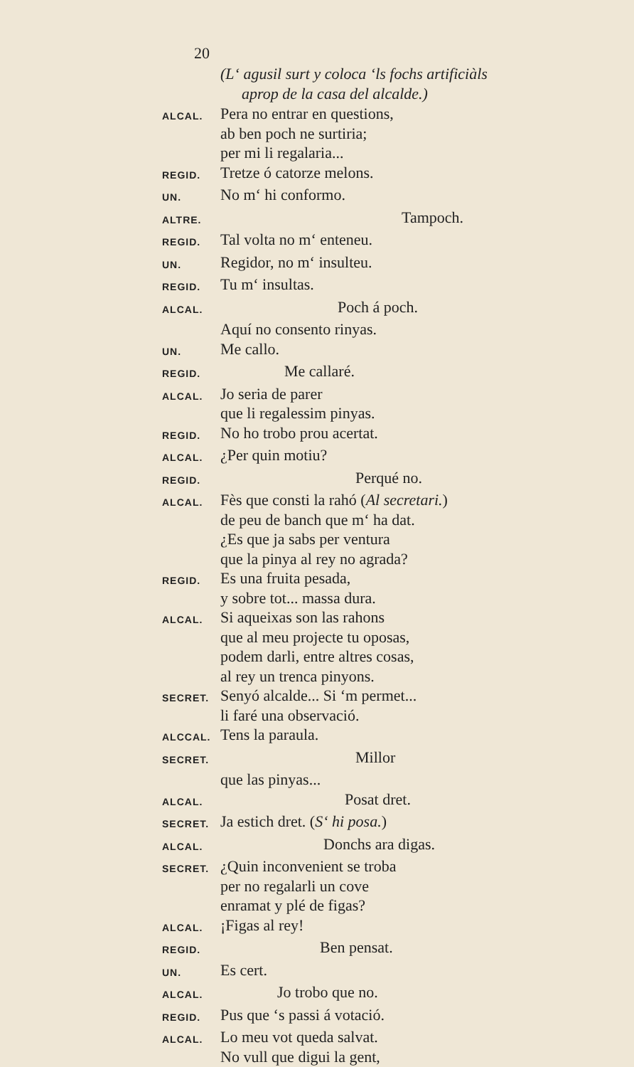20
(L‘ agusil surt y coloca ‘ls fochs artificiàls
aprop de la casa del alcalde.)
ALCAL. Pera no entrar en questions,
ab ben poch ne surtiria;
per mi li regalaria...
REGID. Tretze ó catorze melons.
UN. No m‘ hi conformo.
ALTRE. Tampoch.
REGID. Tal volta no m‘ enteneu.
UN. Regidor, no m‘ insulteu.
REGID. Tu m‘ insultas.
ALCAL. Poch á poch.
Aquí no consento rinyas.
UN. Me callo.
REGID. Me callaré.
ALCAL. Jo seria de parer
que li regalessim pinyas.
REGID. No ho trobo prou acertat.
ALCAL. ¿Per quin motiu?
REGID. Perqué no.
ALCAL. Fès que consti la rahó (Al secretari.)
de peu de banch que m‘ ha dat.
¿Es que ja sabs per ventura
que la pinya al rey no agrada?
REGID. Es una fruita pesada,
y sobre tot... massa dura.
ALCAL. Si aqueixas son las rahons
que al meu projecte tu oposas,
podem darli, entre altres cosas,
al rey un trenca pinyons.
SECRET. Senyó alcalde... Si ‘m permet...
li faré una observació.
ALCCAL. Tens la paraula.
SECRET. Millor
que las pinyas...
ALCAL. Posat dret.
SECRET. Ja estich dret. (S‘ hi posa.)
ALCAL. Donchs ara digas.
SECRET. ¿Quin inconvenient se troba
per no regalarli un cove
enramat y plé de figas?
ALCAL. ¡Figas al rey!
REGID. Ben pensat.
UN. Es cert.
ALCAL. Jo trobo que no.
REGID. Pus que ‘s passi á votació.
ALCAL. Lo meu vot queda salvat.
No vull que digui la gent,